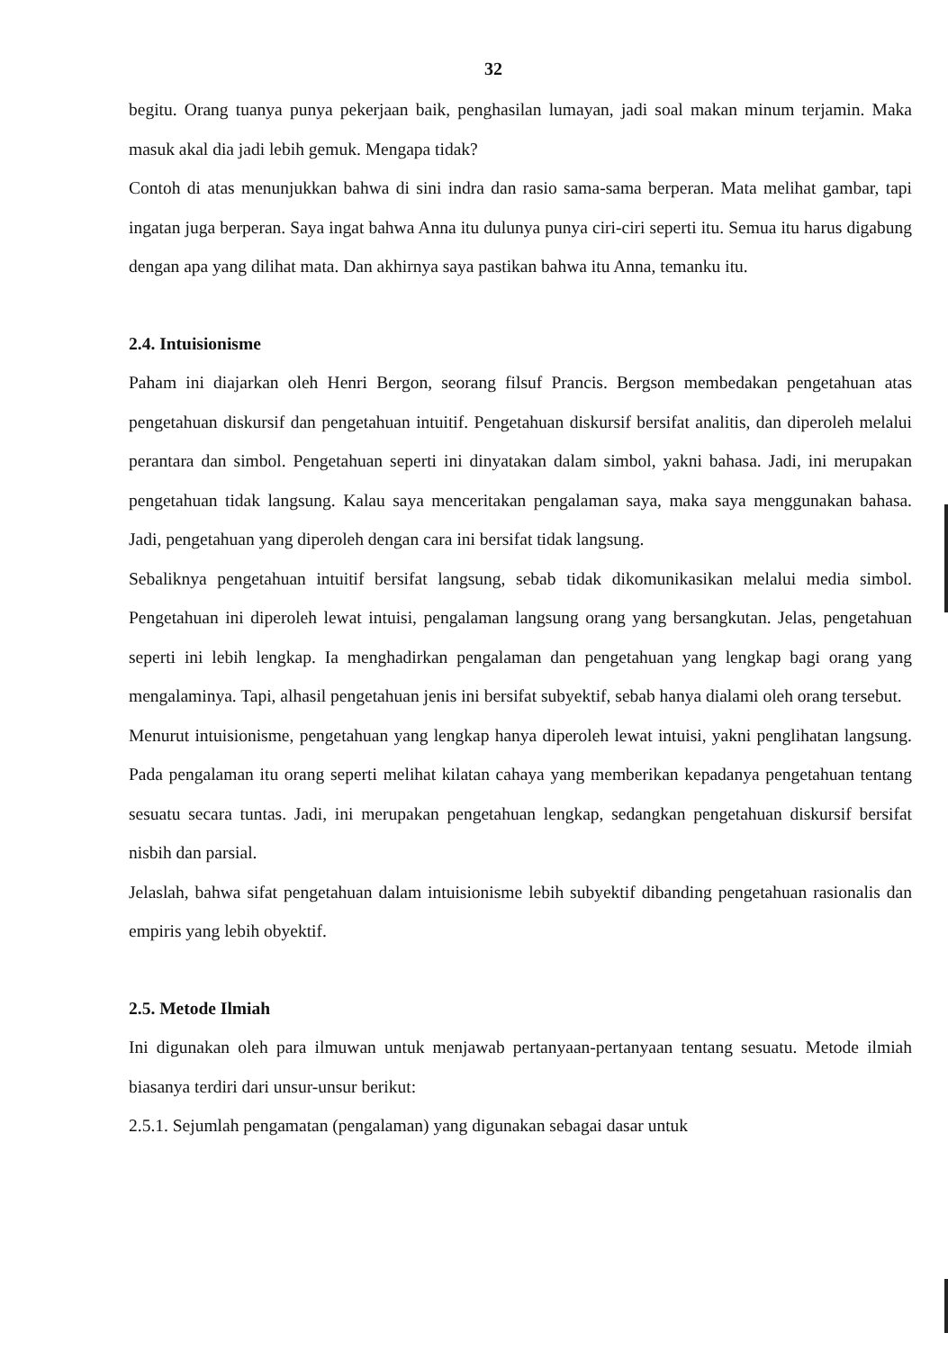32
begitu. Orang tuanya punya pekerjaan baik, penghasilan lumayan, jadi soal makan minum terjamin. Maka masuk akal dia jadi lebih gemuk. Mengapa tidak?
Contoh di atas menunjukkan bahwa di sini indra dan rasio sama-sama berperan. Mata melihat gambar, tapi ingatan juga berperan. Saya ingat bahwa Anna itu dulunya punya ciri-ciri seperti itu. Semua itu harus digabung dengan apa yang dilihat mata. Dan akhirnya saya pastikan bahwa itu Anna, temanku itu.
2.4. Intuisionisme
Paham ini diajarkan oleh Henri Bergon, seorang filsuf Prancis. Bergson membedakan pengetahuan atas pengetahuan diskursif dan pengetahuan intuitif. Pengetahuan diskursif bersifat analitis, dan diperoleh melalui perantara dan simbol. Pengetahuan seperti ini dinyatakan dalam simbol, yakni bahasa. Jadi, ini merupakan pengetahuan tidak langsung. Kalau saya menceritakan pengalaman saya, maka saya menggunakan bahasa. Jadi, pengetahuan yang diperoleh dengan cara ini bersifat tidak langsung.
Sebaliknya pengetahuan intuitif bersifat langsung, sebab tidak dikomunikasikan melalui media simbol. Pengetahuan ini diperoleh lewat intuisi, pengalaman langsung orang yang bersangkutan. Jelas, pengetahuan seperti ini lebih lengkap. Ia menghadirkan pengalaman dan pengetahuan yang lengkap bagi orang yang mengalaminya. Tapi, alhasil pengetahuan jenis ini bersifat subyektif, sebab hanya dialami oleh orang tersebut.
Menurut intuisionisme, pengetahuan yang lengkap hanya diperoleh lewat intuisi, yakni penglihatan langsung. Pada pengalaman itu orang seperti melihat kilatan cahaya yang memberikan kepadanya pengetahuan tentang sesuatu secara tuntas. Jadi, ini merupakan pengetahuan lengkap, sedangkan pengetahuan diskursif bersifat nisbih dan parsial.
Jelaslah, bahwa sifat pengetahuan dalam intuisionisme lebih subyektif dibanding pengetahuan rasionalis dan empiris yang lebih obyektif.
2.5. Metode Ilmiah
Ini digunakan oleh para ilmuwan untuk menjawab pertanyaan-pertanyaan tentang sesuatu. Metode ilmiah biasanya terdiri dari unsur-unsur berikut:
2.5.1. Sejumlah pengamatan (pengalaman) yang digunakan sebagai dasar untuk